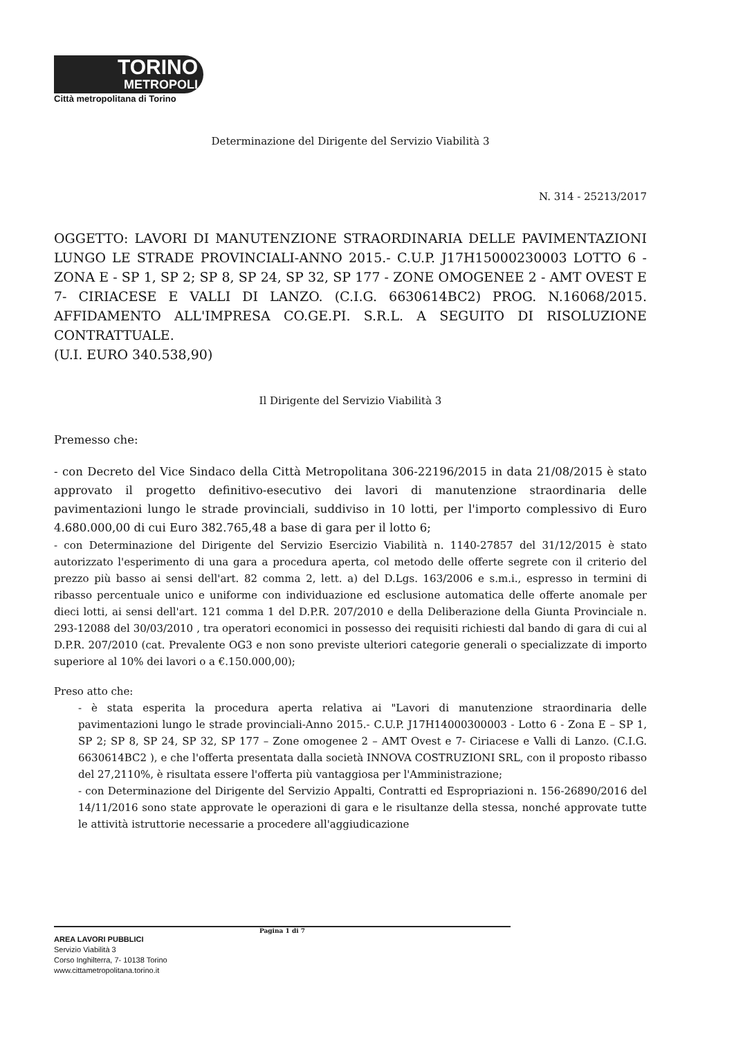TORINO
METROPOLI
Città metropolitana di Torino
Determinazione del Dirigente del Servizio Viabilità 3
N. 314 - 25213/2017
OGGETTO: LAVORI DI MANUTENZIONE STRAORDINARIA DELLE PAVIMENTAZIONI LUNGO LE STRADE PROVINCIALI-ANNO 2015.- C.U.P. J17H15000230003 LOTTO 6 - ZONA E - SP 1, SP 2; SP 8, SP 24, SP 32, SP 177 - ZONE OMOGENEE 2 - AMT OVEST E 7- CIRIACESE E VALLI DI LANZO. (C.I.G. 6630614BC2) PROG. N.16068/2015. AFFIDAMENTO ALL'IMPRESA CO.GE.PI. S.R.L. A SEGUITO DI RISOLUZIONE CONTRATTUALE.
(U.I. EURO 340.538,90)
Il Dirigente del Servizio Viabilità 3
Premesso che:
- con Decreto del Vice Sindaco della Città Metropolitana 306-22196/2015 in data 21/08/2015 è stato approvato il progetto definitivo-esecutivo dei lavori di manutenzione straordinaria delle pavimentazioni lungo le strade provinciali, suddiviso in 10 lotti, per l'importo complessivo di Euro 4.680.000,00 di cui Euro 382.765,48 a base di gara per il lotto 6;
- con Determinazione del Dirigente del Servizio Esercizio Viabilità n. 1140-27857 del 31/12/2015 è stato autorizzato l'esperimento di una gara a procedura aperta, col metodo delle offerte segrete con il criterio del prezzo più basso ai sensi dell'art. 82 comma 2, lett. a) del D.Lgs. 163/2006 e s.m.i., espresso in termini di ribasso percentuale unico e uniforme con individuazione ed esclusione automatica delle offerte anomale per dieci lotti, ai sensi dell'art. 121 comma 1 del D.P.R. 207/2010 e della Deliberazione della Giunta Provinciale n. 293-12088 del 30/03/2010 , tra operatori economici in possesso dei requisiti richiesti dal bando di gara di cui al D.P.R. 207/2010 (cat. Prevalente OG3 e non sono previste ulteriori categorie generali o specializzate di importo superiore al 10% dei lavori o a €.150.000,00);
Preso atto che:
- è stata esperita la procedura aperta relativa ai "Lavori di manutenzione straordinaria delle pavimentazioni lungo le strade provinciali-Anno 2015.- C.U.P. J17H14000300003 - Lotto 6 - Zona E – SP 1, SP 2; SP 8, SP 24, SP 32, SP 177 – Zone omogenee 2 – AMT Ovest e 7- Ciriacese e Valli di Lanzo. (C.I.G. 6630614BC2 ), e che l'offerta presentata dalla società INNOVA COSTRUZIONI SRL, con il proposto ribasso del 27,2110%, è risultata essere l'offerta più vantaggiosa per l'Amministrazione;
- con Determinazione del Dirigente del Servizio Appalti, Contratti ed Espropriazioni n. 156-26890/2016 del 14/11/2016 sono state approvate le operazioni di gara e le risultanze della stessa, nonché approvate tutte le attività istruttorie necessarie a procedere all'aggiudicazione
Pagina 1 di 7
AREA LAVORI PUBBLICI
Servizio Viabilità 3
Corso Inghilterra, 7- 10138 Torino
www.cittametropolitana.torino.it